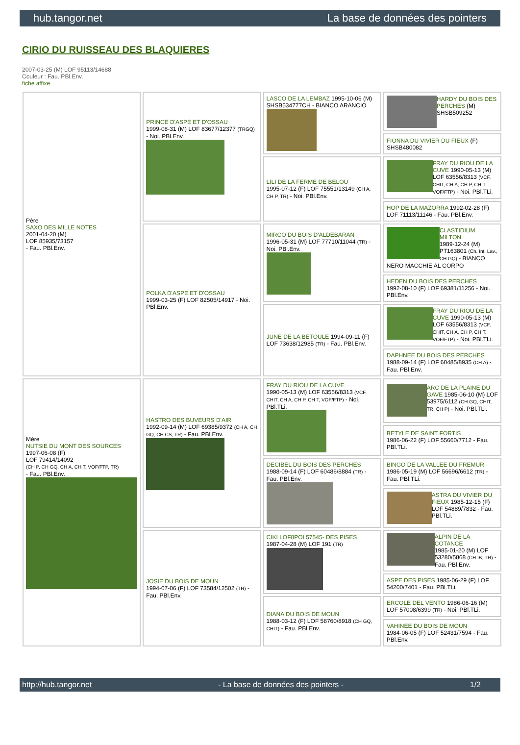hub.tangor.net La base de données des pointers
CIRIO DU RUISSEAU DES BLAQUIERES
2007-03-25 (M) LOF 95113/14688
Couleur : Fau. PBl.Env.
fiche affixe
| Père SAXO DES MILLE NOTES 2001-04-20 (M) LOF 85935/73157 - Fau. PBl.Env. | PRINCE D'ASPE ET D'OSSAU 1999-08-31 (M) LOF 83677/12377 (TRGQ) - Noi. PBl.Env. | LASCO DE LA LEMBAZ 1995-10-06 (M) SHSB534777CH - BIANCO ARANCIO | HARDY DU BOIS DES PERCHES (M) SHSB509252 |
| | | | FIONNA DU VIVIER DU FIEUX (F) SHSB480082 |
| | | LILI DE LA FERME DE BELOU 1995-07-12 (F) LOF 75551/13149 (CH A, CH P, TR) - Noi. PBl.Env. | FRAY DU RIOU DE LA CUVE 1990-05-13 (M) LOF 63556/8313 (VCF, CHIT, CH A, CH P, CH T, VOF/FTP) - Noi. PBl.TLi. |
| | | | HOP DE LA MAZORRA 1992-02-28 (F) LOF 71113/11146 - Fau. PBl.Env. |
| | POLKA D'ASPE ET D'OSSAU 1999-03-25 (F) LOF 82505/14917 - Noi. PBl.Env. | MIRCO DU BOIS D'ALDEBARAN 1996-05-31 (M) LOF 77710/11044 (TR) - Noi. PBl.Env. | CLASTIDIUM MILTON 1989-12-24 (M) PT163801 (Ch. Int. Lav., CH GQ) - BIANCO NERO MACCHIE AL CORPO |
| | | | HEDEN DU BOIS DES PERCHES 1992-08-10 (F) LOF 69381/11256 - Noi. PBl.Env. |
| | | JUNE DE LA BETOULE 1994-09-11 (F) LOF 73638/12985 (TR) - Fau. PBl.Env. | FRAY DU RIOU DE LA CUVE 1990-05-13 (M) LOF 63556/8313 (VCF, CHIT, CH A, CH P, CH T, VOF/FTP) - Noi. PBl.TLi. |
| | | | DAPHNEE DU BOIS DES PERCHES 1988-09-14 (F) LOF 60485/8935 (CH A) - Fau. PBl.Env. |
| Mère NUTSIE DU MONT DES SOURCES 1997-06-08 (F) LOF 79414/14092 (CH P, CH GQ, CH A, CH T, VOF/FTP, TR) - Fau. PBl.Env. | HASTRO DES BUVEURS D'AIR 1992-09-14 (M) LOF 69385/9372 (CH A, CH GQ, CH CS, TR) - Fau. PBl.Env. | FRAY DU RIOU DE LA CUVE 1990-05-13 (M) LOF 63556/8313 (VCF, CHIT, CH A, CH P, CH T, VOF/FTP) - Noi. PBl.TLi. | ARC DE LA PLAINE DU GAVE 1985-06-10 (M) LOF 53975/6112 (CH GQ, CHIT, TR, CH P) - Noi. PBl.TLi. |
| | | | BETYLE DE SAINT FORTIS 1986-06-22 (F) LOF 55660/7712 - Fau. PBl.TLi. |
| | | DECIBEL DU BOIS DES PERCHES 1988-09-14 (F) LOF 60486/8884 (TR) - Fau. PBl.Env. | BINGO DE LA VALLEE DU FREMUR 1986-05-19 (M) LOF 56696/6612 (TR) - Fau. PBl.TLi. |
| | | | ASTRA DU VIVIER DU FIEUX 1985-12-15 (F) LOF 54889/7832 - Fau. PBl.TLi. |
| | JOSIE DU BOIS DE MOUN 1994-07-06 (F) LOF 73584/12502 (TR) - Fau. PBl.Env. | CIKI LOF8POI.57545- DES PISES 1987-04-28 (M) LOF 191 (TR) | ALPIN DE LA COTANCE 1985-01-20 (M) LOF 53280/5868 (CH IB, TR) - Fau. PBl.Env. |
| | | | ASPE DES PISES 1985-06-29 (F) LOF 54200/7401 - Fau. PBl.TLi. |
| | | DIANA DU BOIS DE MOUN 1988-03-12 (F) LOF 58760/8918 (CH GQ, CHIT) - Fau. PBl.Env. | ERCOLE DEL VENTO 1986-06-16 (M) LOF 57008/6399 (TR) - Noi. PBl.TLi. |
| | | | VAHINEE DU BOIS DE MOUN 1984-06-05 (F) LOF 52431/7594 - Fau. PBl.Env. |
http://hub.tangor.net - La base de données des pointers - 1/2